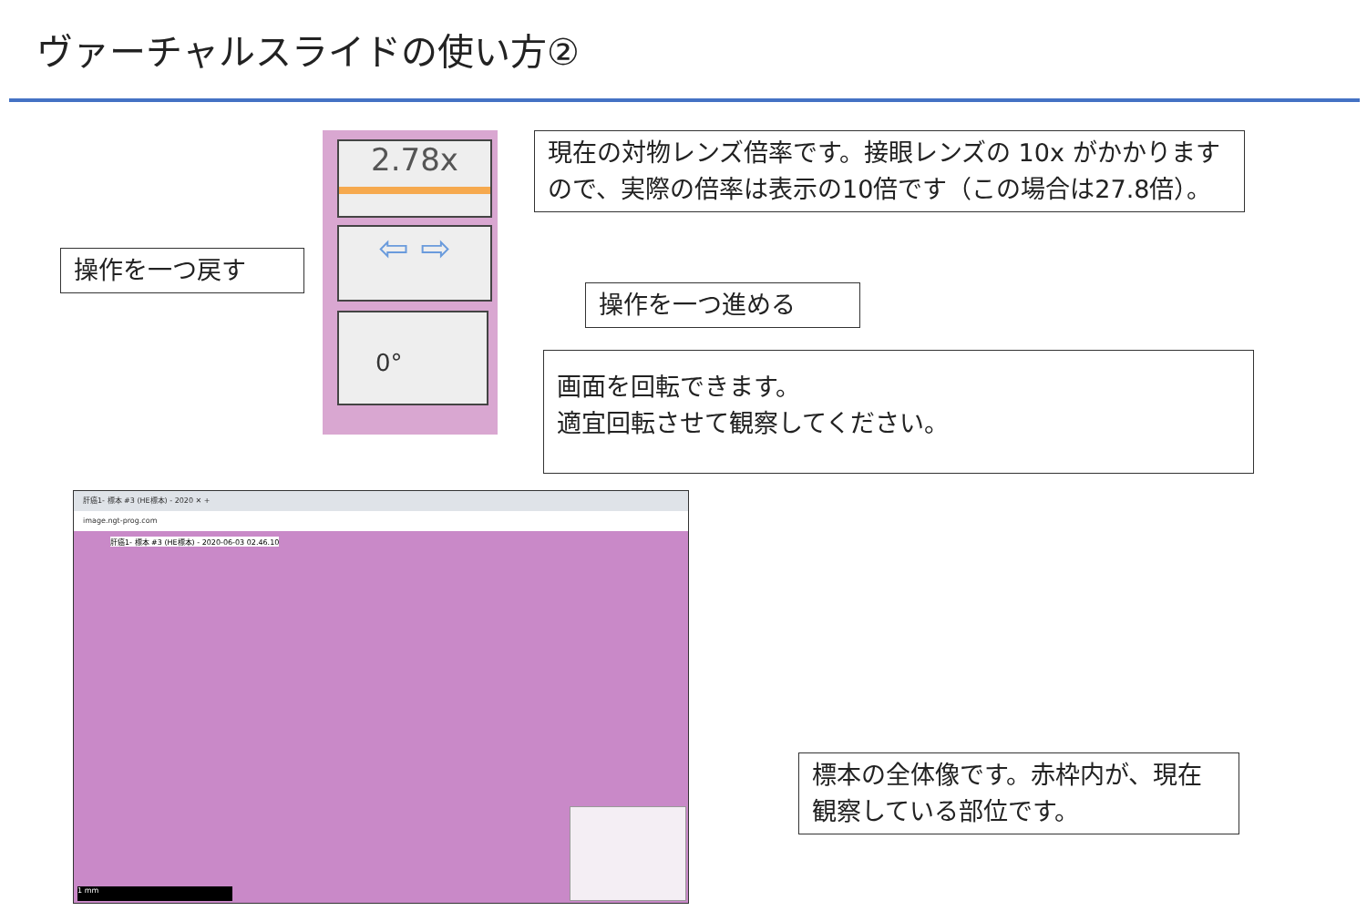ヴァーチャルスライドの使い方②
2.78x
⇦ ⇨
0°
現在の対物レンズ倍率です。接眼レンズの 10x がかかりますので、実際の倍率は表示の10倍です（この場合は27.8倍）。
操作を一つ戻す
操作を一つ進める
画面を回転できます。
適宜回転させて観察してください。
肝癌1- 標本 #3 (HE標本) - 2020 ✕ +
image.ngt-prog.com
肝癌1- 標本 #3 (HE標本) - 2020-06-03 02.46.10
1 mm
標本の全体像です。赤枠内が、現在観察している部位です。